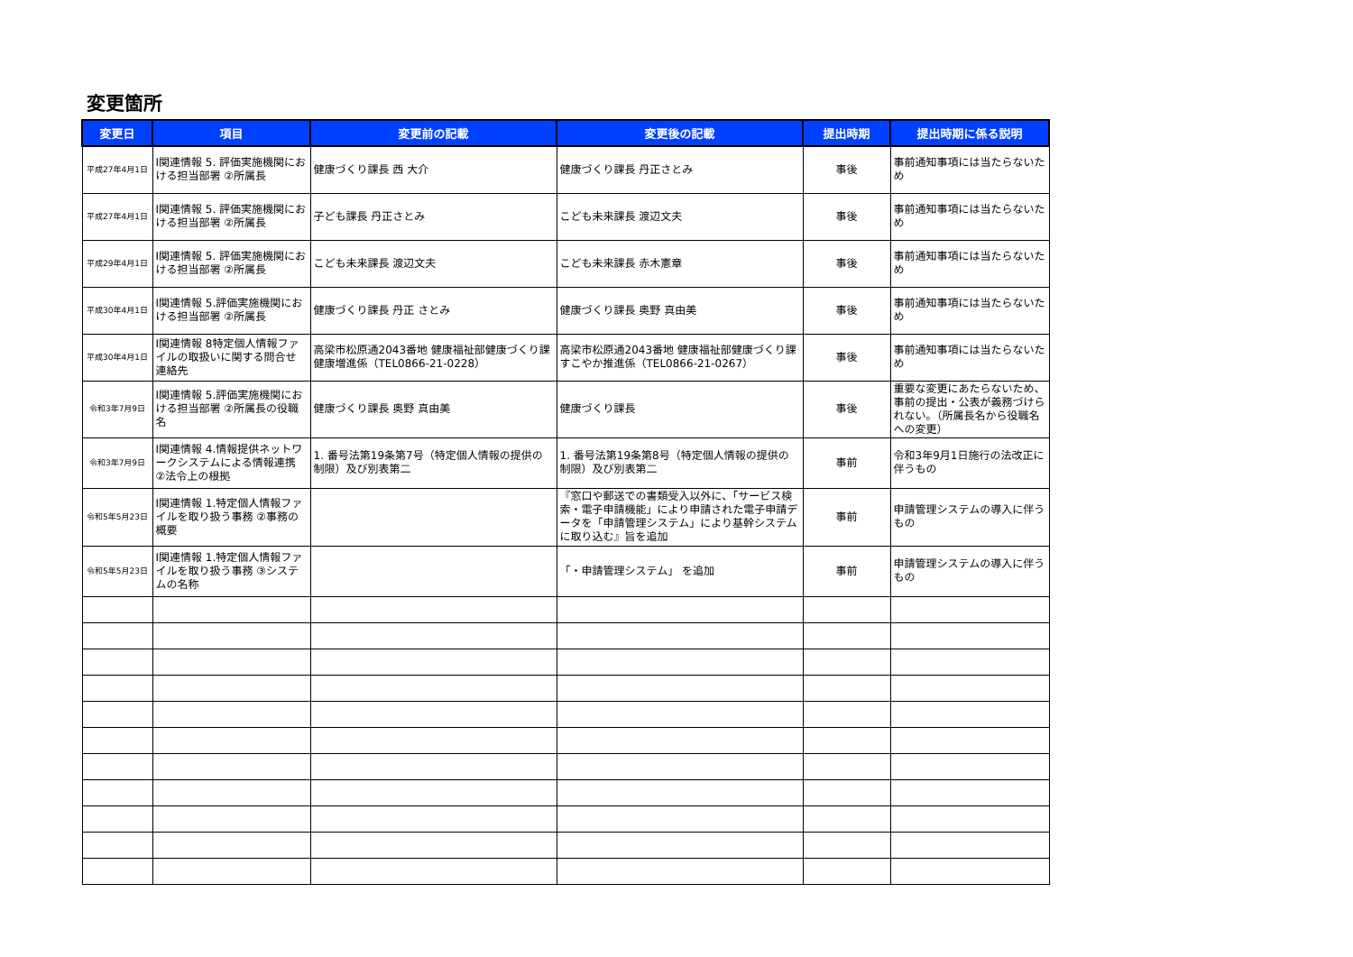変更箇所
| 変更日 | 項目 | 変更前の記載 | 変更後の記載 | 提出時期 | 提出時期に係る説明 |
| --- | --- | --- | --- | --- | --- |
| 平成27年4月1日 | Ⅰ関連情報 5. 評価実施機関における担当部署 ②所属長 | 健康づくり課長 西 大介 | 健康づくり課長 丹正さとみ | 事後 | 事前通知事項には当たらないため |
| 平成27年4月1日 | Ⅰ関連情報 5. 評価実施機関における担当部署 ②所属長 | 子ども課長 丹正さとみ | こども未来課長 渡辺文夫 | 事後 | 事前通知事項には当たらないため |
| 平成29年4月1日 | Ⅰ関連情報 5. 評価実施機関における担当部署 ②所属長 | こども未来課長 渡辺文夫 | こども未来課長 赤木憲章 | 事後 | 事前通知事項には当たらないため |
| 平成30年4月1日 | Ⅰ関連情報 5.評価実施機関における担当部署 ②所属長 | 健康づくり課長 丹正 さとみ | 健康づくり課長 奥野 真由美 | 事後 | 事前通知事項には当たらないため |
| 平成30年4月1日 | Ⅰ関連情報 8特定個人情報ファイルの取扱いに関する問合せ 連絡先 | 高梁市松原通2043番地 健康福祉部健康づくり課健康増進係（TEL0866-21-0228） | 高梁市松原通2043番地 健康福祉部健康づくり課すこやか推進係（TEL0866-21-0267） | 事後 | 事前通知事項には当たらないため |
| 令和3年7月9日 | Ⅰ関連情報 5.評価実施機関における担当部署 ②所属長の役職名 | 健康づくり課長 奥野 真由美 | 健康づくり課長 | 事後 | 重要な変更にあたらないため、事前の提出・公表が義務づけられない。（所属長名から役職名への変更） |
| 令和3年7月9日 | Ⅰ関連情報 4.情報提供ネットワークシステムによる情報連携 ②法令上の根拠 | 1. 番号法第19条第7号（特定個人情報の提供の制限）及び別表第二 | 1. 番号法第19条第8号（特定個人情報の提供の制限）及び別表第二 | 事前 | 令和3年9月1日施行の法改正に伴うもの |
| 令和5年5月23日 | Ⅰ関連情報 1.特定個人情報ファイルを取り扱う事務 ②事務の概要 | | 『窓口や郵送での書類受入以外に、「サービス検索・電子申請機能」により申請された電子申請データを「申請管理システム」により基幹システムに取り込む』旨を追加 | 事前 | 申請管理システムの導入に伴うもの |
| 令和5年5月23日 | Ⅰ関連情報 1.特定個人情報ファイルを取り扱う事務 ③システムの名称 | | 「・申請管理システム」 を追加 | 事前 | 申請管理システムの導入に伴うもの |